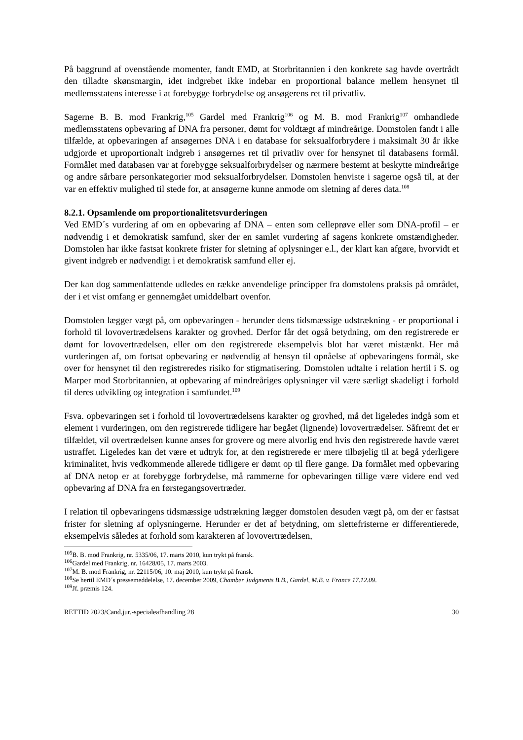På baggrund af ovenstående momenter, fandt EMD, at Storbritannien i den konkrete sag havde overtrådt den tilladte skønsmargin, idet indgrebet ikke indebar en proportional balance mellem hensynet til medlemsstatens interesse i at forebygge forbrydelse og ansøgerens ret til privatliv.
Sagerne B. B. mod Frankrig,<sup>105</sup> Gardel med Frankrig<sup>106</sup> og M. B. mod Frankrig<sup>107</sup> omhandlede medlemsstatens opbevaring af DNA fra personer, dømt for voldtægt af mindreårige. Domstolen fandt i alle tilfælde, at opbevaringen af ansøgernes DNA i en database for seksualforbrydere i maksimalt 30 år ikke udgjorde et uproportionalt indgreb i ansøgernes ret til privatliv over for hensynet til databasens formål. Formålet med databasen var at forebygge seksualforbrydelser og nærmere bestemt at beskytte mindreårige og andre sårbare personkategorier mod seksualforbrydelser. Domstolen henviste i sagerne også til, at der var en effektiv mulighed til stede for, at ansøgerne kunne anmode om sletning af deres data.<sup>108</sup>
8.2.1. Opsamlende om proportionalitetsvurderingen
Ved EMD´s vurdering af om en opbevaring af DNA – enten som celleprøve eller som DNA-profil – er nødvendig i et demokratisk samfund, sker der en samlet vurdering af sagens konkrete omstændigheder. Domstolen har ikke fastsat konkrete frister for sletning af oplysninger e.l., der klart kan afgøre, hvorvidt et givent indgreb er nødvendigt i et demokratisk samfund eller ej.
Der kan dog sammenfattende udledes en række anvendelige principper fra domstolens praksis på området, der i et vist omfang er gennemgået umiddelbart ovenfor.
Domstolen lægger vægt på, om opbevaringen - herunder dens tidsmæssige udstrækning - er proportional i forhold til lovovertrædelsens karakter og grovhed. Derfor får det også betydning, om den registrerede er dømt for lovovertrædelsen, eller om den registrerede eksempelvis blot har været mistænkt. Her må vurderingen af, om fortsat opbevaring er nødvendig af hensyn til opnåelse af opbevaringens formål, ske over for hensynet til den registreredes risiko for stigmatisering. Domstolen udtalte i relation hertil i S. og Marper mod Storbritannien, at opbevaring af mindreåriges oplysninger vil være særligt skadeligt i forhold til deres udvikling og integration i samfundet.<sup>109</sup>
Fsva. opbevaringen set i forhold til lovovertrædelsens karakter og grovhed, må det ligeledes indgå som et element i vurderingen, om den registrerede tidligere har begået (lignende) lovovertrædelser. Såfremt det er tilfældet, vil overtrædelsen kunne anses for grovere og mere alvorlig end hvis den registrerede havde været ustraffet. Ligeledes kan det være et udtryk for, at den registrerede er mere tilbøjelig til at begå yderligere kriminalitet, hvis vedkommende allerede tidligere er dømt op til flere gange. Da formålet med opbevaring af DNA netop er at forebygge forbrydelse, må rammerne for opbevaringen tillige være videre end ved opbevaring af DNA fra en førstegangsovertræder.
I relation til opbevaringens tidsmæssige udstrækning lægger domstolen desuden vægt på, om der er fastsat frister for sletning af oplysningerne. Herunder er det af betydning, om slettefristerne er differentierede, eksempelvis således at forhold som karakteren af lovovertrædelsen,
<sup>105</sup>B. B. mod Frankrig, nr. 5335/06, 17. marts 2010, kun trykt på fransk.
<sup>106</sup> Gardel med Frankrig, nr. 16428/05, 17. marts 2003.
<sup>107</sup> M. B. mod Frankrig, nr. 22115/06, 10. maj 2010, kun trykt på fransk.
<sup>108</sup>Se hertil EMD´s pressemeddelelse, 17. december 2009, Chamber Judgments B.B., Gardel, M.B. v. France 17.12.09.
<sup>109</sup> Jf. præmis 124.
RETTID 2023/Cand.jur.-specialeafhandling 28 30